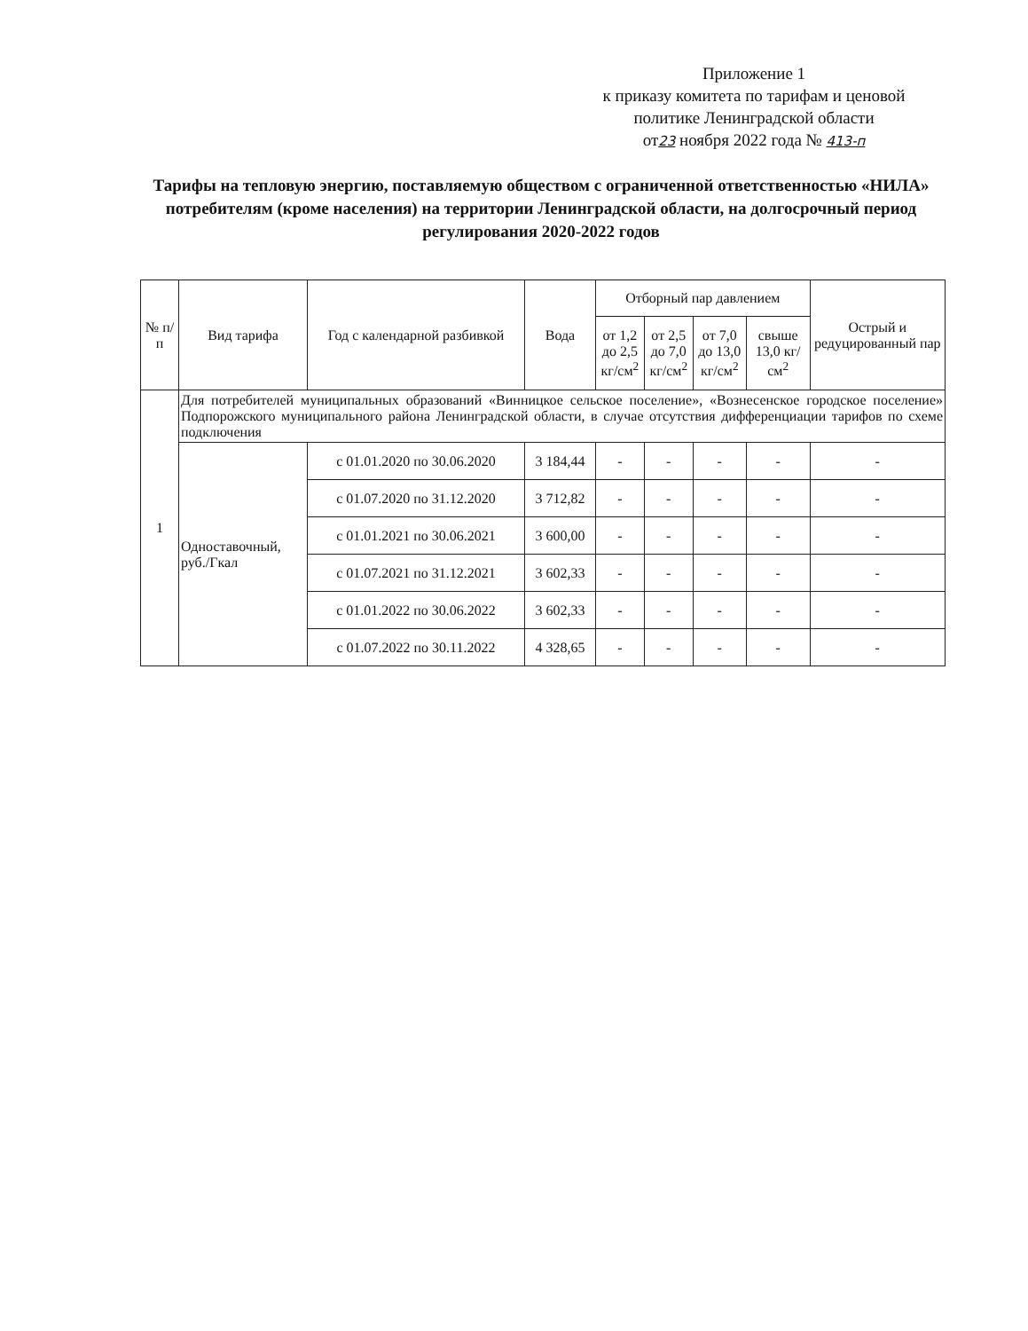Приложение 1
к приказу комитета по тарифам и ценовой
политике Ленинградской области
от23 ноября 2022 года № 413-п
Тарифы на тепловую энергию, поставляемую обществом с ограниченной ответственностью «НИЛА» потребителям (кроме населения) на территории Ленинградской области, на долгосрочный период регулирования 2020-2022 годов
| № п/п | Вид тарифа | Год с календарной разбивкой | Вода | Отборный пар давлением | | | | Острый и редуцированный пар |
| --- | --- | --- | --- | --- | --- | --- | --- | --- |
| | | | | от 1,2 до 2,5 кг/см<sup>2</sup> | от 2,5 до 7,0 кг/см<sup>2</sup> | от 7,0 до 13,0 кг/см<sup>2</sup> | свыше 13,0 кг/см<sup>2</sup> | |
| 1 | Для потребителей муниципальных образований «Винницкое сельское поселение», «Вознесенское городское поселение» Подпорожского муниципального района Ленинградской области, в случае отсутствия дифференциации тарифов по схеме подключения | | | | | | | |
| | Одноставочный, руб./Гкал | с 01.01.2020 по 30.06.2020 | 3 184,44 | - | - | - | - | - |
| | | с 01.07.2020 по 31.12.2020 | 3 712,82 | - | - | - | - | - |
| | | с 01.01.2021 по 30.06.2021 | 3 600,00 | - | - | - | - | - |
| | | с 01.07.2021 по 31.12.2021 | 3 602,33 | - | - | - | - | - |
| | | с 01.01.2022 по 30.06.2022 | 3 602,33 | - | - | - | - | - |
| | | с 01.07.2022 по 30.11.2022 | 4 328,65 | - | - | - | - | - |